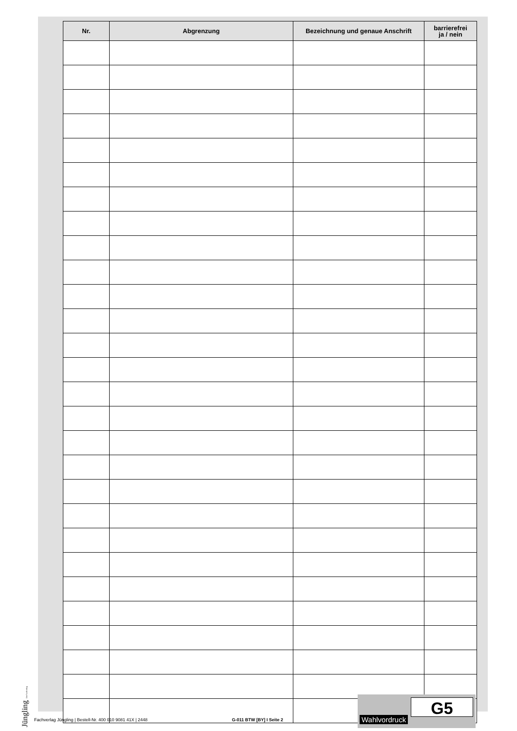| Nr. | Abgrenzung | Bezeichnung und genaue Anschrift | barrierefrei ja / nein |
| --- | --- | --- | --- |
Jüngling Der Fachverlag
Fachverlag Jüngling | Bestell-Nr. 400 010 9081 41X | 2448 G-011 BTW [BY] I Seite 2
Wahlvordruck
G5